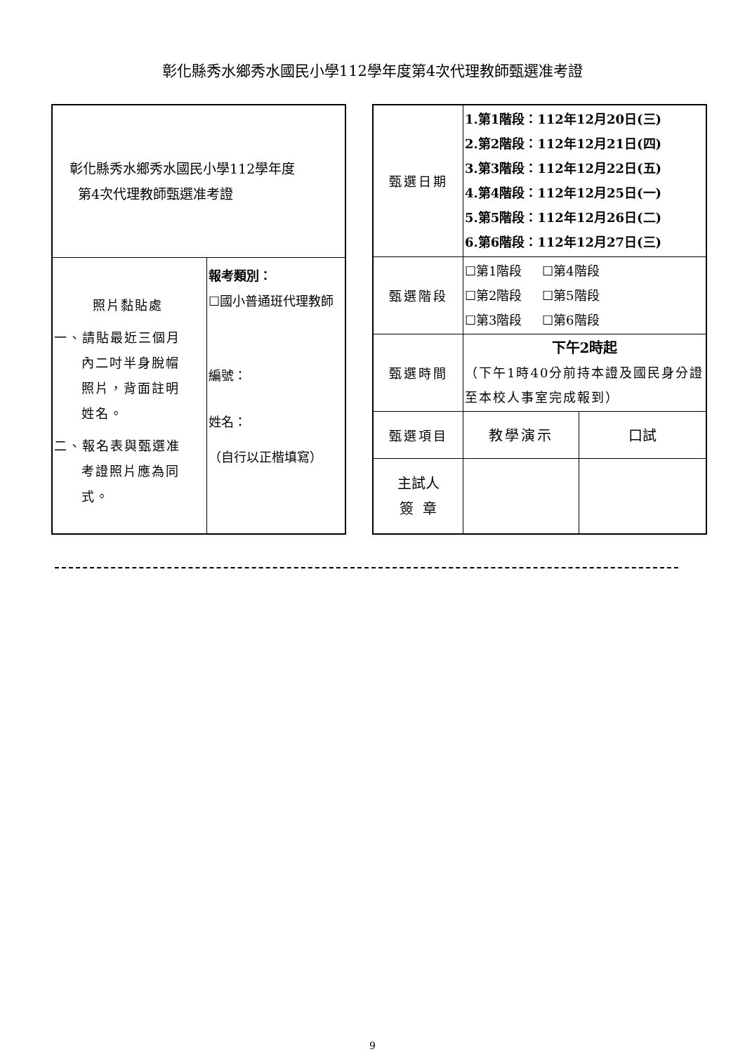彰化縣秀水鄉秀水國民小學112學年度第4次代理教師甄選准考證
| 彰化縣秀水鄉秀水國民小學112學年度 第4次代理教師甄選准考證 | |
| 照片黏貼處 一、請貼最近三個月 內二吋半身脫帽 照片，背面註明 姓名。 二、報名表與甄選准 考證照片應為同 式。 | 報考類別： ☐國小普通班代理教師 編號： 姓名： （自行以正楷填寫） |
| 甄選日期 | 1.第1階段：112年12月20日(三) 2.第2階段：112年12月21日(四) 3.第3階段：112年12月22日(五) 4.第4階段：112年12月25日(一) 5.第5階段：112年12月26日(二) 6.第6階段：112年12月27日(三) | |
| 甄選階段 | ☐第1階段 ☐第4階段 ☐第2階段 ☐第5階段 ☐第3階段 ☐第6階段 | |
| 甄選時間 | 下午2時起 （下午1時40分前持本證及國民身分證至本校人事室完成報到） | |
| 甄選項目 | 教學演示 | 口試 |
| 主試人 簽 章 | | |
9